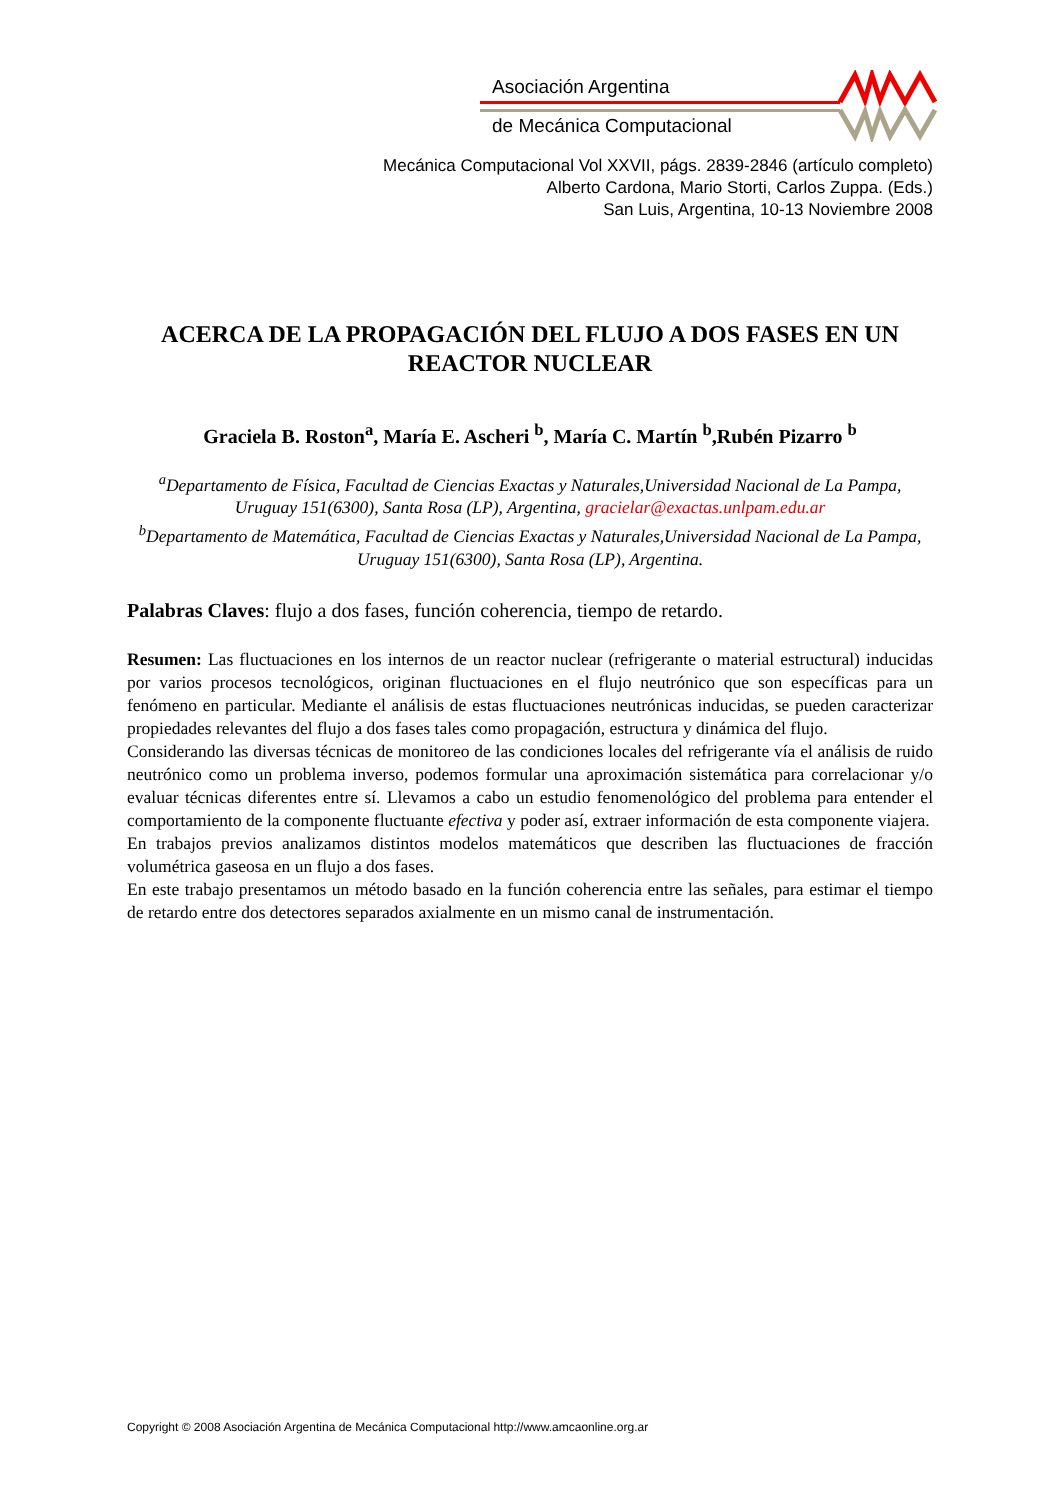Asociación Argentina
de Mecánica Computacional
Mecánica Computacional Vol XXVII, págs. 2839-2846 (artículo completo)
Alberto Cardona, Mario Storti, Carlos Zuppa. (Eds.)
San Luis, Argentina, 10-13 Noviembre 2008
ACERCA DE LA PROPAGACIÓN DEL FLUJO A DOS FASES EN UN REACTOR NUCLEAR
Graciela B. Roston<sup>a</sup>, María E. Ascheri <sup>b</sup>, María C. Martín <sup>b</sup>,Rubén Pizarro <sup>b</sup>
<sup>a</sup> Departamento de Física, Facultad de Ciencias Exactas y Naturales,Universidad Nacional de La Pampa, Uruguay 151(6300), Santa Rosa (LP), Argentina, gracielar@exactas.unlpam.edu.ar
<sup>b</sup> Departamento de Matemática, Facultad de Ciencias Exactas y Naturales,Universidad Nacional de La Pampa, Uruguay 151(6300), Santa Rosa (LP), Argentina.
Palabras Claves: flujo a dos fases, función coherencia, tiempo de retardo.
Resumen: Las fluctuaciones en los internos de un reactor nuclear (refrigerante o material estructural) inducidas por varios procesos tecnológicos, originan fluctuaciones en el flujo neutrónico que son específicas para un fenómeno en particular. Mediante el análisis de estas fluctuaciones neutrónicas inducidas, se pueden caracterizar propiedades relevantes del flujo a dos fases tales como propagación, estructura y dinámica del flujo.
Considerando las diversas técnicas de monitoreo de las condiciones locales del refrigerante vía el análisis de ruido neutrónico como un problema inverso, podemos formular una aproximación sistemática para correlacionar y/o evaluar técnicas diferentes entre sí. Llevamos a cabo un estudio fenomenológico del problema para entender el comportamiento de la componente fluctuante efectiva y poder así, extraer información de esta componente viajera.
En trabajos previos analizamos distintos modelos matemáticos que describen las fluctuaciones de fracción volumétrica gaseosa en un flujo a dos fases.
En este trabajo presentamos un método basado en la función coherencia entre las señales, para estimar el tiempo de retardo entre dos detectores separados axialmente en un mismo canal de instrumentación.
Copyright © 2008 Asociación Argentina de Mecánica Computacional http://www.amcaonline.org.ar